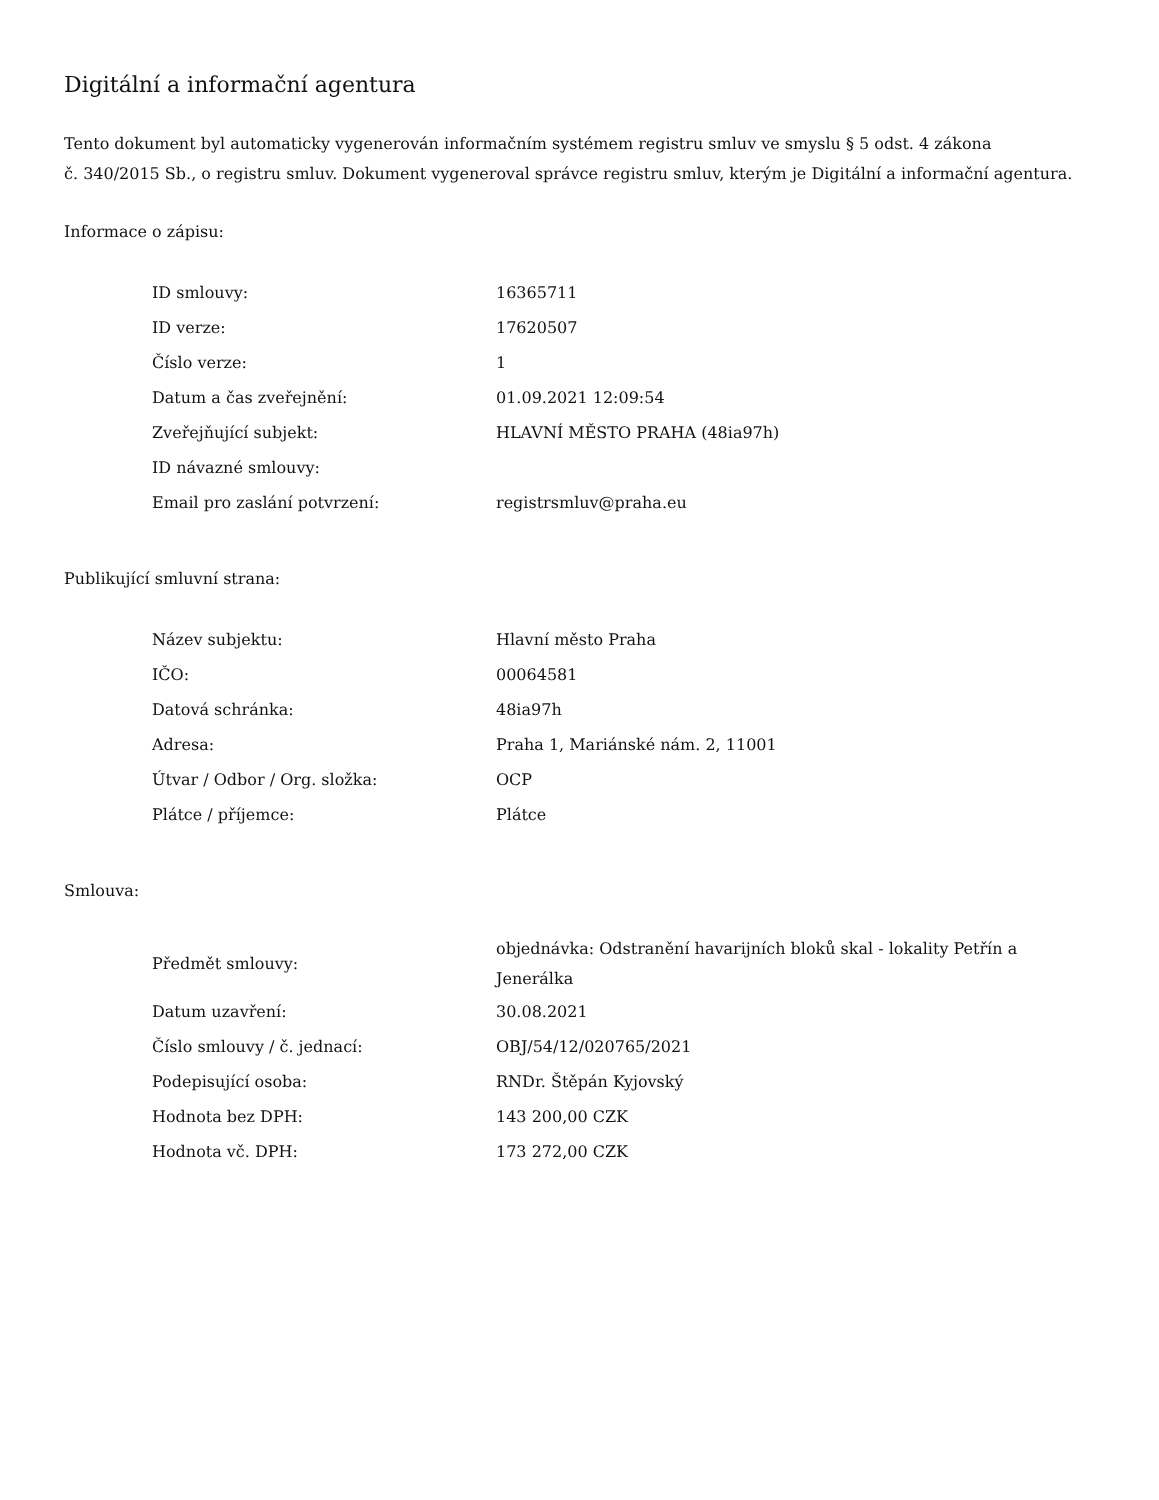Digitální a informační agentura
Tento dokument byl automaticky vygenerován informačním systémem registru smluv ve smyslu § 5 odst. 4 zákona
č. 340/2015 Sb., o registru smluv. Dokument vygeneroval správce registru smluv, kterým je Digitální a informační agentura.
Informace o zápisu:
| ID smlouvy: | 16365711 |
| ID verze: | 17620507 |
| Číslo verze: | 1 |
| Datum a čas zveřejnění: | 01.09.2021 12:09:54 |
| Zveřejňující subjekt: | HLAVNÍ MĚSTO PRAHA (48ia97h) |
| ID návazné smlouvy: | |
| Email pro zaslání potvrzení: | registrsmluv@praha.eu |
Publikující smluvní strana:
| Název subjektu: | Hlavní město Praha |
| IČO: | 00064581 |
| Datová schránka: | 48ia97h |
| Adresa: | Praha 1, Mariánské nám. 2, 11001 |
| Útvar / Odbor / Org. složka: | OCP |
| Plátce / příjemce: | Plátce |
Smlouva:
| Předmět smlouvy: | objednávka: Odstranění havarijních bloků skal - lokality Petřín a Jenerálka |
| Datum uzavření: | 30.08.2021 |
| Číslo smlouvy / č. jednací: | OBJ/54/12/020765/2021 |
| Podepisující osoba: | RNDr. Štěpán Kyjovský |
| Hodnota bez DPH: | 143 200,00 CZK |
| Hodnota vč. DPH: | 173 272,00 CZK |